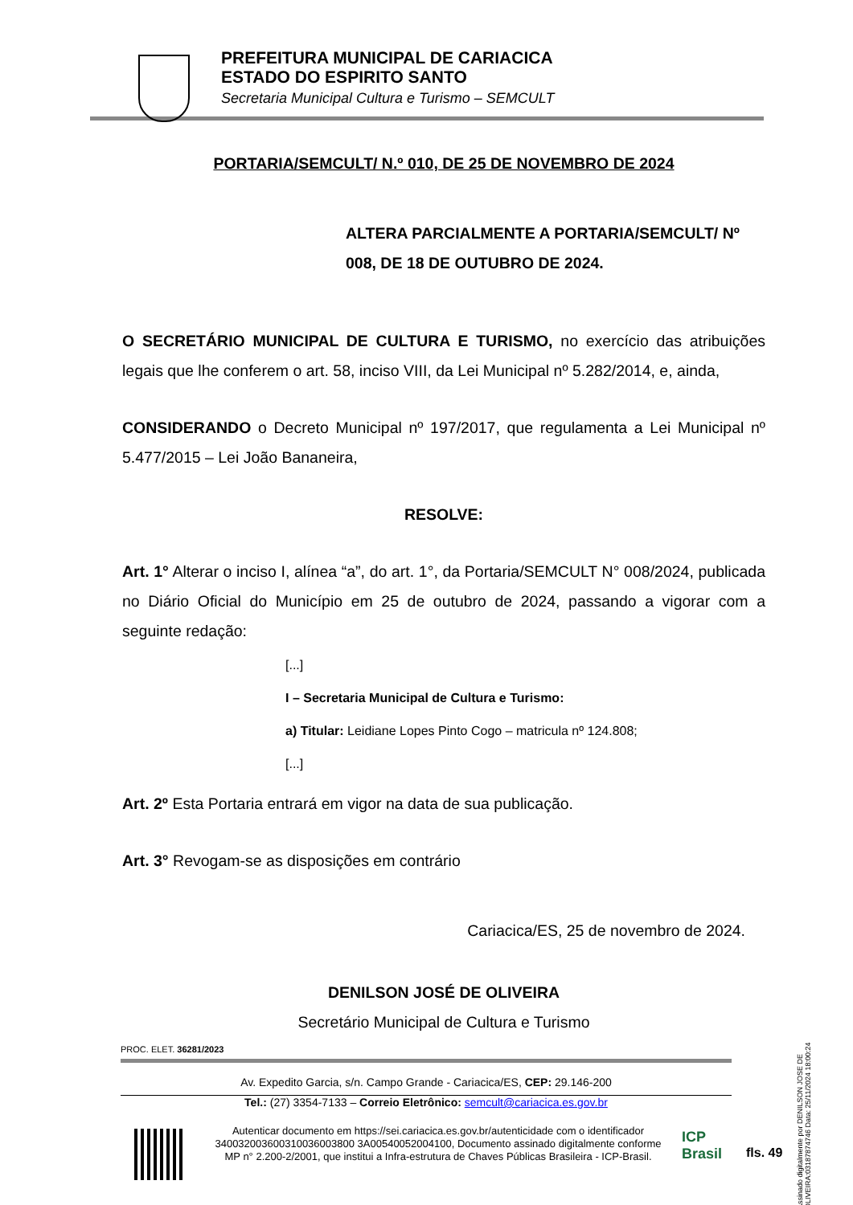PREFEITURA MUNICIPAL DE CARIACICA
ESTADO DO ESPIRITO SANTO
Secretaria Municipal Cultura e Turismo – SEMCULT
PORTARIA/SEMCULT/ N.º 010, DE 25 DE NOVEMBRO DE 2024
ALTERA PARCIALMENTE A PORTARIA/SEMCULT/ Nº 008, DE 18 DE OUTUBRO DE 2024.
O SECRETÁRIO MUNICIPAL DE CULTURA E TURISMO, no exercício das atribuições legais que lhe conferem o art. 58, inciso VIII, da Lei Municipal nº 5.282/2014, e, ainda,
CONSIDERANDO o Decreto Municipal nº 197/2017, que regulamenta a Lei Municipal nº 5.477/2015 – Lei João Bananeira,
RESOLVE:
Art. 1° Alterar o inciso I, alínea “a”, do art. 1°, da Portaria/SEMCULT N° 008/2024, publicada no Diário Oficial do Município em 25 de outubro de 2024, passando a vigorar com a seguinte redação:
[...]
I – Secretaria Municipal de Cultura e Turismo:
a) Titular: Leidiane Lopes Pinto Cogo – matricula nº 124.808;
[...]
Art. 2º Esta Portaria entrará em vigor na data de sua publicação.
Art. 3° Revogam-se as disposições em contrário
Cariacica/ES, 25 de novembro de 2024.
DENILSON JOSÉ DE OLIVEIRA
Secretário Municipal de Cultura e Turismo
PROC. ELET. 36281/2023
Av. Expedito Garcia, s/n. Campo Grande - Cariacica/ES, CEP: 29.146-200
Tel.: (27) 3354-7133 – Correio Eletrônico: semcult@cariacica.es.gov.br
Autenticar documento em https://sei.cariacica.es.gov.br/autenticidade com o identificador 340032003600310036003800 3A00540052004100, Documento assinado digitalmente conforme MP n° 2.200-2/2001, que institui a Infra-estrutura de Chaves Públicas Brasileira - ICP-Brasil.
ICP
Brasil
fls. 49
Assinado digitalmente por DENILSON JOSE DE OLIVEIRA:03187874746 Data: 25/11/2024 18:00:24